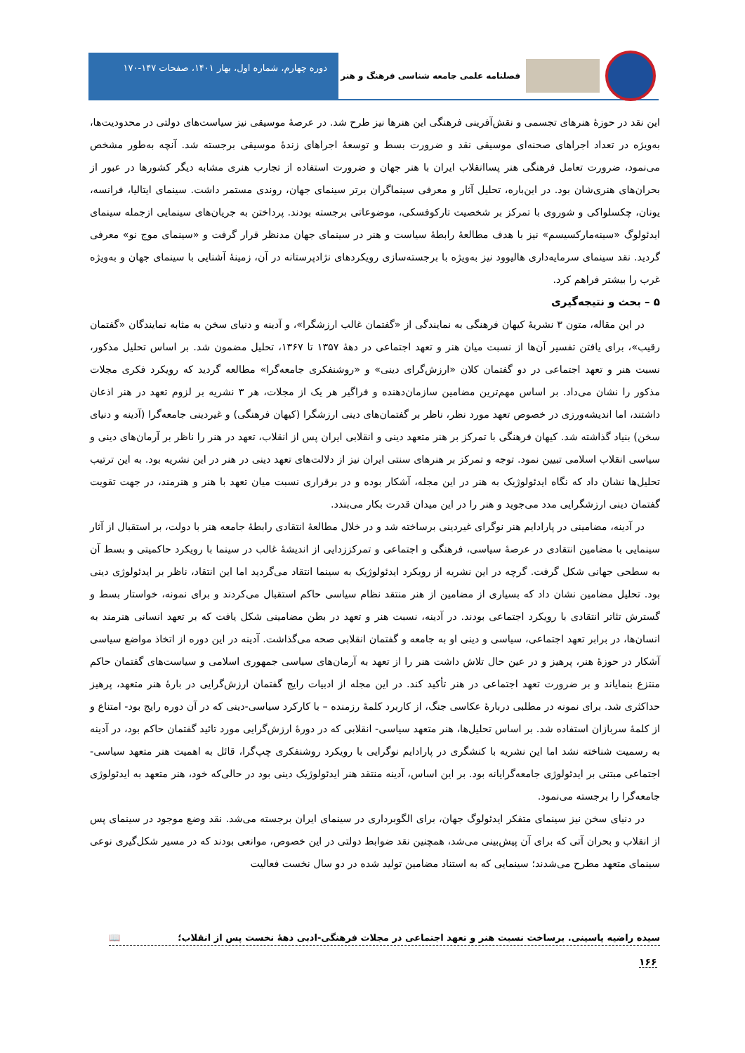فصلنامه علمی جامعه شناسی فرهنگ و هنر
دوره چهارم، شماره اول، بهار ۱۴۰۱، صفحات ۱۴۷-۱۷۰
این نقد در حوزهٔ هنرهای تجسمی و نقش‌آفرینی فرهنگی این هنرها نیز طرح شد. در عرصهٔ موسیقی نیز سیاست‌های دولتی در محدودیت‌ها، به‌ویژه در تعداد اجراهای صحنه‌ای موسیقی نقد و ضرورت بسط و توسعهٔ اجراهای زندهٔ موسیقی برجسته شد. آنچه به‌طور مشخص می‌نمود، ضرورت تعامل فرهنگی هنر پساانقلاب ایران با هنر جهان و ضرورت استفاده از تجارب هنری مشابه دیگر کشورها در عبور از بحران‌های هنری‌شان بود. در این‌باره، تحلیل آثار و معرفی سینماگران برتر سینمای جهان، روندی مستمر داشت. سینمای ایتالیا، فرانسه، یونان، چکسلواکی و شوروی با تمرکز بر شخصیت تارکوفسکی، موضوعاتی برجسته بودند. پرداختن به جریان‌های سینمایی ازجمله سینمای ایدئولوگ «سینه‌مارکسیسم» نیز با هدف مطالعهٔ رابطهٔ سیاست و هنر در سینمای جهان مدنظر قرار گرفت و «سینمای موج نو» معرفی گردید. نقد سینمای سرمایه‌داری هالیوود نیز به‌ویژه با برجسته‌سازی رویکردهای نژادپرستانه در آن، زمینهٔ آشنایی با سینمای جهان و به‌ویژه غرب را بیشتر فراهم کرد.
۵ – بحث و نتیجه‌گیری
در این مقاله، متون ۳ نشریهٔ کیهان فرهنگی به نمایندگی از «گفتمان غالب ارزشگرا»، و آدینه و دنیای سخن به مثابه نمایندگان «گفتمان رقیب»، برای یافتن تفسیر آن‌ها از نسبت میان هنر و تعهد اجتماعی در دههٔ ۱۳۵۷ تا ۱۳۶۷، تحلیل مضمون شد. بر اساس تحلیل مذکور، نسبت هنر و تعهد اجتماعی در دو گفتمان کلان «ارزش‌گرای دینی» و «روشنفکری جامعه‌گرا» مطالعه گردید که رویکرد فکری مجلات مذکور را نشان می‌داد. بر اساس مهم‌ترین مضامین سازمان‌دهنده و فراگیر هر یک از مجلات، هر ۳ نشریه بر لزوم تعهد در هنر اذعان داشتند، اما اندیشه‌ورزی در خصوص تعهد مورد نظر، ناظر بر گفتمان‌های دینی ارزشگرا (کیهان فرهنگی) و غیردینی جامعه‌گرا (آدینه و دنیای سخن) بنیاد گذاشته شد. کیهان فرهنگی با تمرکز بر هنر متعهد دینی و انقلابی ایران پس از انقلاب، تعهد در هنر را ناظر بر آرمان‌های دینی و سیاسی انقلاب اسلامی تبیین نمود. توجه و تمرکز بر هنرهای سنتی ایران نیز از دلالت‌های تعهد دینی در هنر در این نشریه بود. به این ترتیب تحلیل‌ها نشان داد که نگاه ایدئولوژیک به هنر در این مجله، آشکار بوده و در برقراری نسبت میان تعهد با هنر و هنرمند، در جهت تقویت گفتمان دینی ارزشگرایی مدد می‌جوید و هنر را در این میدان قدرت بکار می‌بندد.
در آدینه، مضامینی در پارادایم هنر نوگرای غیردینی برساخته شد و در خلال مطالعهٔ انتقادی رابطهٔ جامعه هنر با دولت، بر استقبال از آثار سینمایی با مضامین انتقادی در عرصهٔ سیاسی، فرهنگی و اجتماعی و تمرکززدایی از اندیشهٔ غالب در سینما با رویکرد حاکمیتی و بسط آن به سطحی جهانی شکل گرفت. گرچه در این نشریه از رویکرد ایدئولوژیک به سینما انتقاد می‌گردید اما این انتقاد، ناظر بر ایدئولوژی دینی بود. تحلیل مضامین نشان داد که بسیاری از مضامین از هنر منتقد نظام سیاسی حاکم استقبال می‌کردند و برای نمونه، خواستار بسط و گسترش تئاتر انتقادی با رویکرد اجتماعی بودند. در آدینه، نسبت هنر و تعهد در بطن مضامینی شکل یافت که بر تعهد انسانی هنرمند به انسان‌ها، در برابر تعهد اجتماعی، سیاسی و دینی او به جامعه و گفتمان انقلابی صحه می‌گذاشت. آدینه در این دوره از اتخاذ مواضع سیاسی آشکار در حوزهٔ هنر، پرهیز و در عین حال تلاش داشت هنر را از تعهد به آرمان‌های سیاسی جمهوری اسلامی و سیاست‌های گفتمان حاکم منتزع بنمایاند و بر ضرورت تعهد اجتماعی در هنر تأکید کند. در این مجله از ادبیات رایج گفتمان ارزش‌گرایی در بارهٔ هنر متعهد، پرهیز حداکثری شد. برای نمونه در مطلبی دربارهٔ عکاسی جنگ، از کاربرد کلمهٔ رزمنده – با کارکرد سیاسی-دینی که در آن دوره رایج بود- امتناع و از کلمهٔ سربازان استفاده شد. بر اساس تحلیل‌ها، هنر متعهد سیاسی- انقلابی که در دورهٔ ارزش‌گرایی مورد تائید گفتمان حاکم بود، در آدینه به رسمیت شناخته نشد اما این نشریه با کنشگری در پارادایم نوگرایی با رویکرد روشنفکری چپ‌گرا، قائل به اهمیت هنر متعهد سیاسی-اجتماعی مبتنی بر ایدئولوژی جامعه‌گرایانه بود. بر این اساس، آدینه منتقد هنر ایدئولوژیک دینی بود در حالی‌که خود، هنر متعهد به ایدئولوژی جامعه‌گرا را برجسته می‌نمود.
در دنیای سخن نیز سینمای متفکر ایدئولوگ جهان، برای الگوبرداری در سینمای ایران برجسته می‌شد. نقد وضع موجود در سینمای پس از انقلاب و بحران آتی که برای آن پیش‌بینی می‌شد، همچنین نقد ضوابط دولتی در این خصوص، موانعی بودند که در مسیر شکل‌گیری نوعی سینمای متعهد مطرح می‌شدند؛ سینمایی که به استناد مضامین تولید شده در دو سال نخست فعالیت
سیده راضیه یاسینی. برساخت نسبت هنر و تعهد اجتماعی در مجلات فرهنگی-ادبی دههٔ نخست پس از انقلاب؛ 📖
۱۶۶